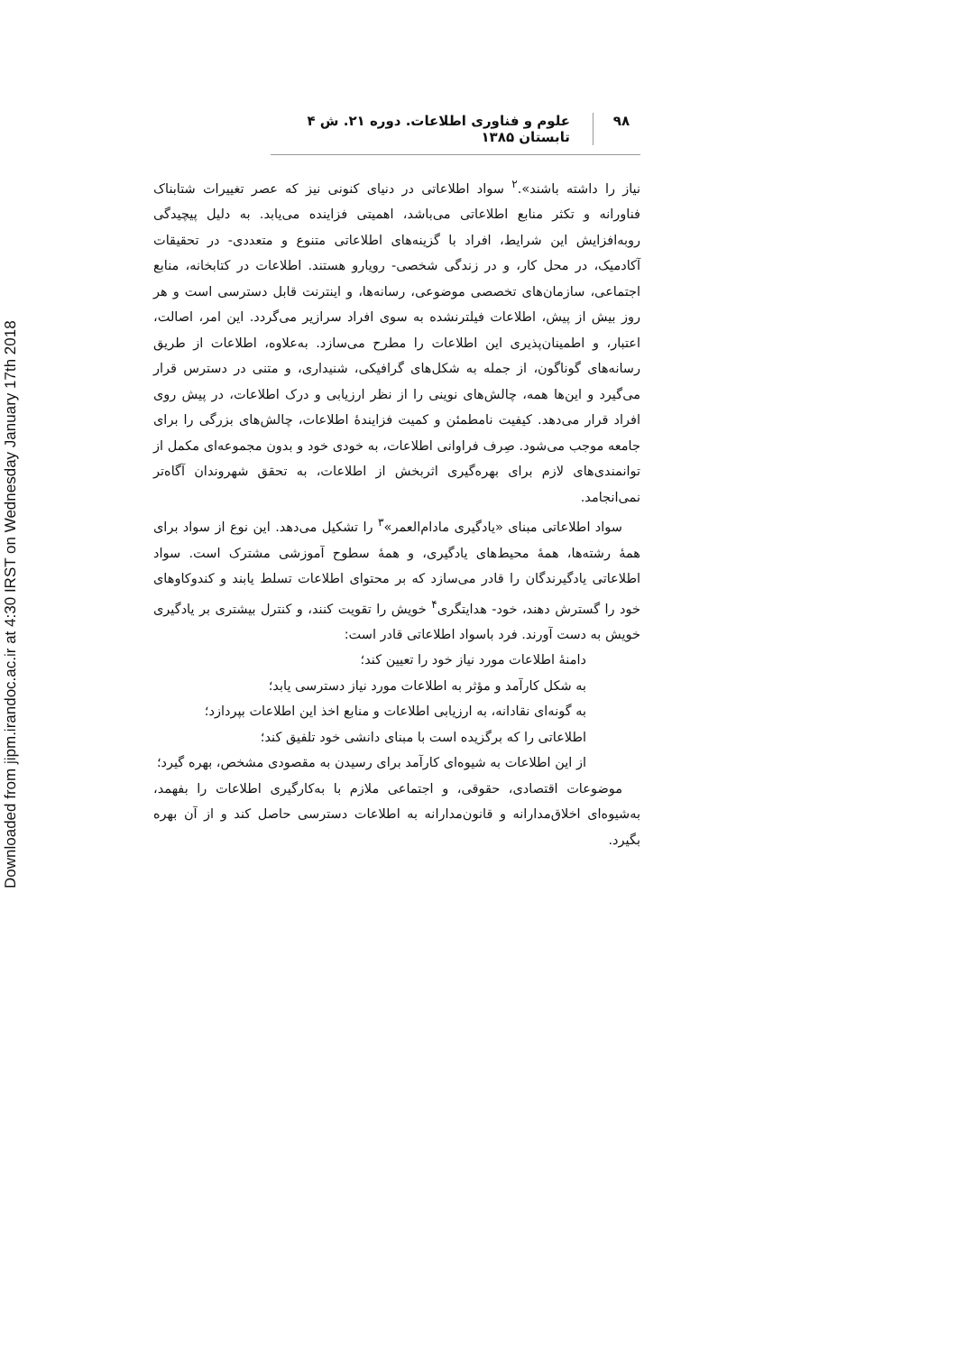Downloaded from jipm.irandoc.ac.ir at 4:30 IRST on Wednesday January 17th 2018
۹۸ علوم و فناوری اطلاعات. دوره ۲۱. ش ۴ تابستان ۱۳۸۵
نیاز را داشته باشند».<sup>۲</sup> سواد اطلاعاتی در دنیای کنونی نیز که عصر تغییرات شتابناک فناورانه و تکثر منابع اطلاعاتی می‌باشد، اهمیتی فزاینده می‌یابد. به دلیل پیچیدگی روبه‌افزایش این شرایط، افراد با گزینه‌های اطلاعاتی متنوع و متعددی- در تحقیقات آکادمیک، در محل کار، و در زندگی شخصی- رویارو هستند. اطلاعات در کتابخانه، منابع اجتماعی، سازمان‌های تخصصی موضوعی، رسانه‌ها، و اینترنت قابل دسترسی است و هر روز بیش از پیش، اطلاعات فیلترنشده به سوی افراد سرازیر می‌گردد. این امر، اصالت، اعتبار، و اطمینان‌پذیری این اطلاعات را مطرح می‌سازد. به‌علاوه، اطلاعات از طریق رسانه‌های گوناگون، از جمله به شکل‌های گرافیکی، شنیداری، و متنی در دسترس قرار می‌گیرد و این‌ها همه، چالش‌های نوینی را از نظر ارزیابی و درک اطلاعات، در پیش روی افراد قرار می‌دهد. کیفیت نامطمئن و کمیت فزایندۀ اطلاعات، چالش‌های بزرگی را برای جامعه موجب می‌شود. صِرف فراوانی اطلاعات، به خودی خود و بدون مجموعه‌ای مکمل از توانمندی‌های لازم برای بهره‌گیری اثربخش از اطلاعات، به تحقق شهروندان آگاه‌تر نمی‌انجامد.
سواد اطلاعاتی مبنای «یادگیری مادام‌العمر»<sup>۳</sup> را تشکیل می‌دهد. این نوع از سواد برای همۀ رشته‌ها، همۀ محیط‌های یادگیری، و همۀ سطوح آموزشی مشترک است. سواد اطلاعاتی یادگیرندگان را قادر می‌سازد که بر محتوای اطلاعات تسلط یابند و کندوکاوهای خود را گسترش دهند، خود- هدایتگری<sup>۴</sup> خویش را تقویت کنند، و کنترل بیشتری بر یادگیری خویش به دست آورند. فرد باسواد اطلاعاتی قادر است:
دامنۀ اطلاعات مورد نیاز خود را تعیین کند؛
به شکل کارآمد و مؤثر به اطلاعات مورد نیاز دسترسی یابد؛
به گونه‌ای نقادانه، به ارزیابی اطلاعات و منابع اخذ این اطلاعات بپردازد؛
اطلاعاتی را که برگزیده است با مبنای دانشی خود تلفیق کند؛
از این اطلاعات به شیوه‌ای کارآمد برای رسیدن به مقصودی مشخص، بهره گیرد؛
موضوعات اقتصادی، حقوقی، و اجتماعی ملازم با به‌کارگیری اطلاعات را بفهمد، به‌شیوه‌ای اخلاق‌مدارانه و قانون‌مدارانه به اطلاعات دسترسی حاصل کند و از آن بهره بگیرد.